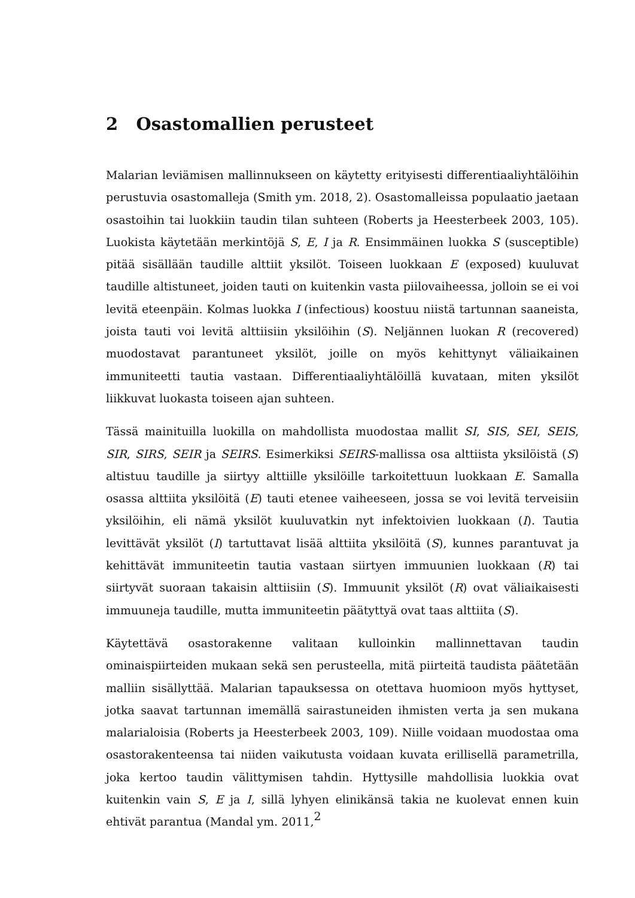2 Osastomallien perusteet
Malarian leviämisen mallinnukseen on käytetty erityisesti differentiaaliyhtälöihin perustuvia osastomalleja (Smith ym. 2018, 2). Osastomalleissa populaatio jaetaan osastoihin tai luokkiin taudin tilan suhteen (Roberts ja Heesterbeek 2003, 105). Luokista käytetään merkintöjä S, E, I ja R. Ensimmäinen luokka S (susceptible) pitää sisällään taudille alttiit yksilöt. Toiseen luokkaan E (exposed) kuuluvat taudille altistuneet, joiden tauti on kuitenkin vasta piilovaiheessa, jolloin se ei voi levitä eteenpäin. Kolmas luokka I (infectious) koostuu niistä tartunnan saaneista, joista tauti voi levitä alttiisiin yksilöihin (S). Neljännen luokan R (recovered) muodostavat parantuneet yksilöt, joille on myös kehittynyt väliaikainen immuniteetti tautia vastaan. Differentiaaliyhtälöillä kuvataan, miten yksilöt liikkuvat luokasta toiseen ajan suhteen.
Tässä mainituilla luokilla on mahdollista muodostaa mallit SI, SIS, SEI, SEIS, SIR, SIRS, SEIR ja SEIRS. Esimerkiksi SEIRS-mallissa osa alttiista yksilöistä (S) altistuu taudille ja siirtyy alttiille yksilöille tarkoitettuun luokkaan E. Samalla osassa alttiita yksilöitä (E) tauti etenee vaiheeseen, jossa se voi levitä terveisiin yksilöihin, eli nämä yksilöt kuuluvatkin nyt infektoivien luokkaan (I). Tautia levittävät yksilöt (I) tartuttavat lisää alttiita yksilöitä (S), kunnes parantuvat ja kehittävät immuniteetin tautia vastaan siirtyen immuunien luokkaan (R) tai siirtyvät suoraan takaisin alttiisiin (S). Immuunit yksilöt (R) ovat väliaikaisesti immuuneja taudille, mutta immuniteetin päätyttyä ovat taas alttiita (S).
Käytettävä osastorakenne valitaan kulloinkin mallinnettavan taudin ominaispiirteiden mukaan sekä sen perusteella, mitä piirteitä taudista päätetään malliin sisällyttää. Malarian tapauksessa on otettava huomioon myös hyttyset, jotka saavat tartunnan imemällä sairastuneiden ihmisten verta ja sen mukana malarialoisia (Roberts ja Heesterbeek 2003, 109). Niille voidaan muodostaa oma osastorakenteensa tai niiden vaikutusta voidaan kuvata erillisellä parametrilla, joka kertoo taudin välittymisen tahdin. Hyttysille mahdollisia luokkia ovat kuitenkin vain S, E ja I, sillä lyhyen elinikänsä takia ne kuolevat ennen kuin ehtivät parantua (Mandal ym. 2011,
2